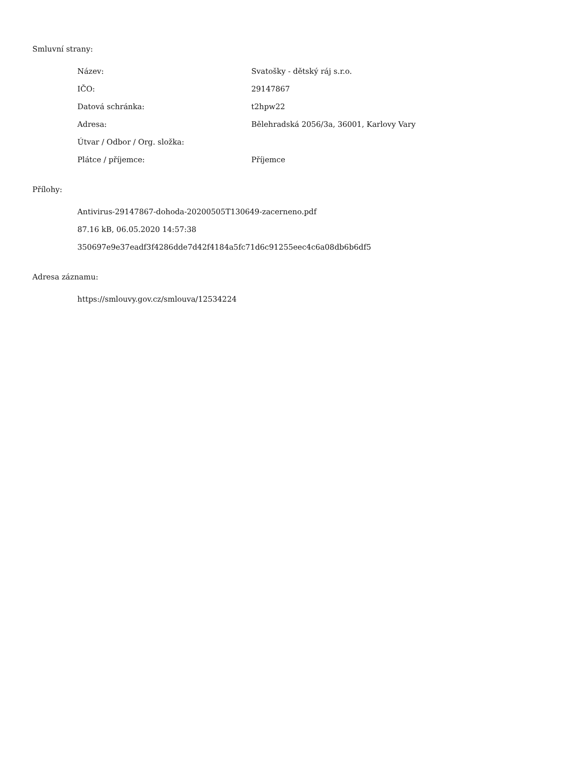Smluvní strany:
| Název: | Svatošky - dětský ráj s.r.o. |
| IČO: | 29147867 |
| Datová schránka: | t2hpw22 |
| Adresa: | Bělehradská 2056/3a, 36001, Karlovy Vary |
| Útvar / Odbor / Org. složka: | |
| Plátce / příjemce: | Příjemce |
Přílohy:
Antivirus-29147867-dohoda-20200505T130649-zacerneno.pdf
87.16 kB, 06.05.2020 14:57:38
350697e9e37eadf3f4286dde7d42f4184a5fc71d6c91255eec4c6a08db6b6df5
Adresa záznamu:
https://smlouvy.gov.cz/smlouva/12534224